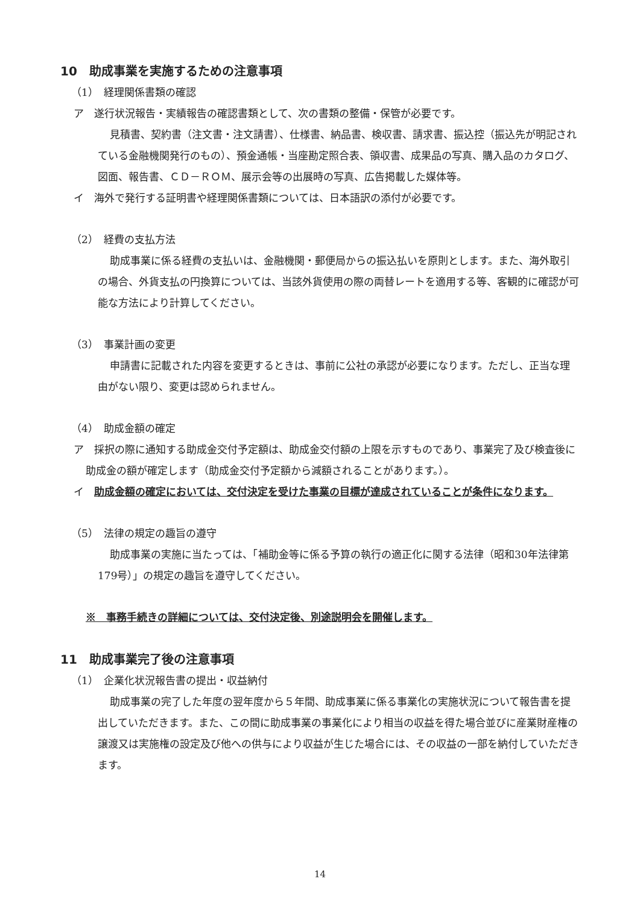10　助成事業を実施するための注意事項
（1）　経理関係書類の確認
ア　遂行状況報告・実績報告の確認書類として、次の書類の整備・保管が必要です。
見積書、契約書（注文書・注文請書）、仕様書、納品書、検収書、請求書、振込控（振込先が明記されている金融機関発行のもの）、預金通帳・当座勘定照合表、領収書、成果品の写真、購入品のカタログ、図面、報告書、ＣＤ－ＲＯＭ、展示会等の出展時の写真、広告掲載した媒体等。
イ　海外で発行する証明書や経理関係書類については、日本語訳の添付が必要です。
（2）　経費の支払方法
助成事業に係る経費の支払いは、金融機関・郵便局からの振込払いを原則とします。また、海外取引の場合、外貨支払の円換算については、当該外貨使用の際の両替レートを適用する等、客観的に確認が可能な方法により計算してください。
（3）　事業計画の変更
申請書に記載された内容を変更するときは、事前に公社の承認が必要になります。ただし、正当な理由がない限り、変更は認められません。
（4）　助成金額の確定
ア　採択の際に通知する助成金交付予定額は、助成金交付額の上限を示すものであり、事業完了及び検査後に助成金の額が確定します（助成金交付予定額から減額されることがあります。）。
イ　助成金額の確定においては、交付決定を受けた事業の目標が達成されていることが条件になります。
（5）　法律の規定の趣旨の遵守
助成事業の実施に当たっては、「補助金等に係る予算の執行の適正化に関する法律（昭和30年法律第179号）」の規定の趣旨を遵守してください。
※　事務手続きの詳細については、交付決定後、別途説明会を開催します。
11　助成事業完了後の注意事項
（1）　企業化状況報告書の提出・収益納付
助成事業の完了した年度の翌年度から５年間、助成事業に係る事業化の実施状況について報告書を提出していただきます。また、この間に助成事業の事業化により相当の収益を得た場合並びに産業財産権の譲渡又は実施権の設定及び他への供与により収益が生じた場合には、その収益の一部を納付していただきます。
14